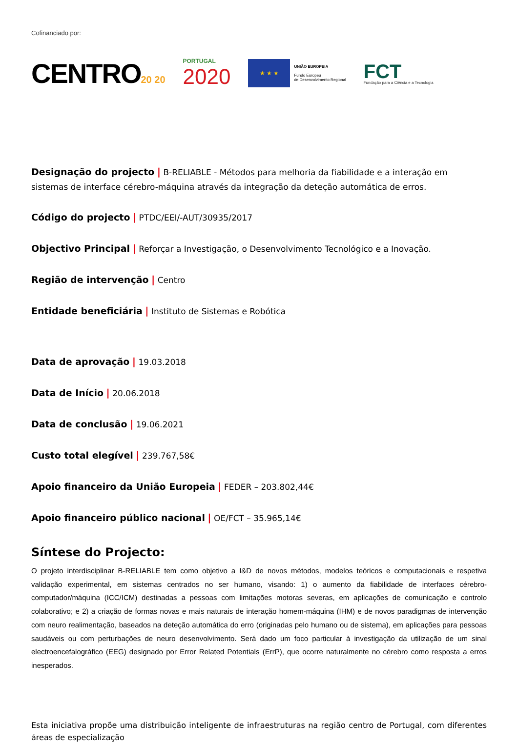Cofinanciado por:
CENTRO20 20
PORTUGAL
2020
★ ★ ★
UNIÃO EUROPEIA
Fundo Europeu
de Desenvolvimento Regional
FCT
Fundação para a Ciência e a Tecnologia
Designação do projecto | B-RELIABLE - Métodos para melhoria da fiabilidade e a interação em sistemas de interface cérebro-máquina através da integração da deteção automática de erros.
Código do projecto | PTDC/EEI/-AUT/30935/2017
Objectivo Principal | Reforçar a Investigação, o Desenvolvimento Tecnológico e a Inovação.
Região de intervenção | Centro
Entidade beneficiária | Instituto de Sistemas e Robótica
Data de aprovação | 19.03.2018
Data de Início | 20.06.2018
Data de conclusão | 19.06.2021
Custo total elegível | 239.767,58€
Apoio financeiro da União Europeia | FEDER – 203.802,44€
Apoio financeiro público nacional | OE/FCT – 35.965,14€
Síntese do Projecto:
O projeto interdisciplinar B-RELIABLE tem como objetivo a I&D de novos métodos, modelos teóricos e computacionais e respetiva validação experimental, em sistemas centrados no ser humano, visando: 1) o aumento da fiabilidade de interfaces cérebro-computador/máquina (ICC/ICM) destinadas a pessoas com limitações motoras severas, em aplicações de comunicação e controlo colaborativo; e 2) a criação de formas novas e mais naturais de interação homem-máquina (IHM) e de novos paradigmas de intervenção com neuro realimentação, baseados na deteção automática do erro (originadas pelo humano ou de sistema), em aplicações para pessoas saudáveis ou com perturbações de neuro desenvolvimento. Será dado um foco particular à investigação da utilização de um sinal electroencefalográfico (EEG) designado por Error Related Potentials (ErrP), que ocorre naturalmente no cérebro como resposta a erros inesperados.
Esta iniciativa propõe uma distribuição inteligente de infraestruturas na região centro de Portugal, com diferentes áreas de especialização